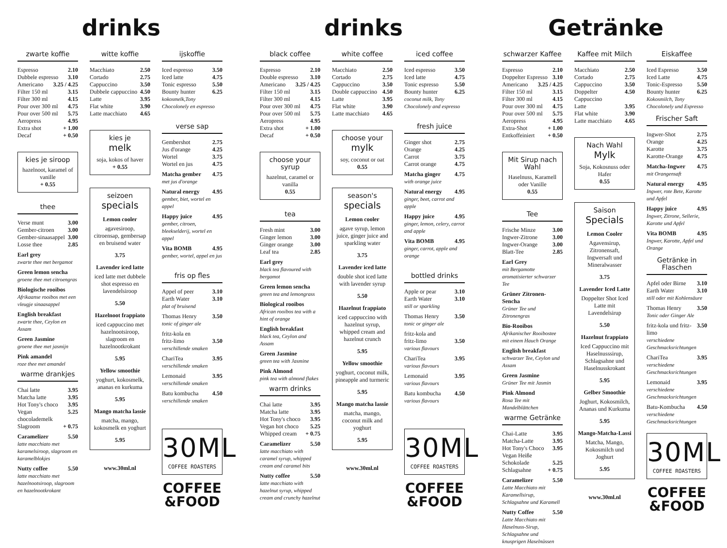drinks
zwarte koffie
Espresso 2.10
Dubbele espresso 3.10
Americano 3.25 / 4.25
Filter 150 ml 3.15
Filter 300 ml 4.15
Pour over 300 ml 4.75
Pour over 500 ml 5.75
Aeropress 4.95
Extra shot + 1.00
Decaf + 0.50
kies je siroop
hazelnoot, karamel of vanille
+ 0.55
thee
Verse munt 3.00
Gember-citroen 3.00
Gember-sinaasappel 3.00
Losse thee 2.85
Earl grey
zwarte thee met bergamot
Green lemon sencha
groene thee met citroengras
Biologische rooibos
Afrikaanse rooibos met een vleugje sinaasappel
English breakfast
zwarte thee, Ceylon en Assam
Green Jasmine
groene thee met jasmijn
Pink amandel
roze thee met amandel
warme drankjes
Chai latte 3.95
Matcha latte 3.95
Hot Tony's choco 3.95
Vegan chocolademelk 5.25
Slagroom + 0.75
Caramelizer 5.50
latte macchiato met karamelsiroop, slagroom en karamelblokjes
Nutty coffee 5.50
latte macchiato met hazelnootsiroop, slagroom en hazelnootkrokant
witte koffie
Macchiato 2.50
Cortado 2.75
Cappuccino 3.50
Dubbele cappuccino 4.50
Latte 3.95
Flat white 3.90
Latte macchiato 4.65
kies je
melk
soja, kokos of haver
+ 0.55
seizoen
specials
Lemon cooler
agavesiroop, citroensap, gembersap en bruisend water
3.75
Lavender iced latte
iced latte met dubbele shot espresso en lavendelsiroop
5.50
Hazelnoot frappiato
iced cappuccino met hazelnootsiroop, slagroom en hazelnootkrokant
5.95
Yellow smoothie
yoghurt, kokosmelk, ananas en kurkuma
5.95
Mango matcha lassie
matcha, mango, kokosmelk en yoghurt
5.95
www.30ml.nl
ijskoffie
Iced espresso 3.50
Iced latte 4.75
Tonic espresso 5.50
Bounty hunter 6.25
kokosmelk,Tony Chocolonely en espresso
verse sap
Gembershot 2.75
Jus d'orange 4.25
Wortel 3.75
Wortel en jus 4.75
Matcha gember 4.75
met jus d'orange
Natural energy 4.95
gember, biet, wortel en appel
Happy juice 4.95
gember, citroen, bleekselderij, wortel en appel
Vita BOMB 4.95
gember, wortel, appel en jus
fris op fles
Appel of peer 3.10
Earth Water 3.10
plat of bruisend
Thomas Henry 3.50
tonic of ginger ale
fritz-kola en
fritz-limo 3.50
verschillende smaken
ChariTea 3.95
verschillende smaken
Lemonaid 3.95
verschillende smaken
Batu kombucha 4.50
verschillende smaken
30ML
COFFEE ROASTERS
COFFEE
&FOOD
drinks
black coffee
Espresso 2.10
Double espresso 3.10
Americano 3.25 / 4.25
Filter 150 ml 3.15
Filter 300 ml 4.15
Pour over 300 ml 4.75
Pour over 500 ml 5.75
Aeropress 4.95
Extra shot + 1.00
Decaf + 0.50
choose your syrup
hazelnut, caramel or vanilla
0.55
tea
Fresh mint 3.00
Ginger lemon 3.00
Ginger orange 3.00
Leaf tea 2.85
Earl grey
black tea flavoured with bergamot
Green lemon sencha
green tea and lemongrass
Biological rooibos
African rooibos tea with a hint of orange
English breakfast
black tea, Ceylon and Assam
Green Jasmine
green tea with Jasmine
Pink Almond
pink tea with almond flakes
warm drinks
Chai latte 3.95
Matcha latte 3.95
Hot Tony's choco 3.95
Vegan hot choco 5.25
Whipped cream + 0.75
Caramelizer 5.50
latte macchiato with caramel syrup, whipped cream and caramel bits
Nutty coffee 5.50
latte macchiato with hazelnut syrup, whipped cream and crunchy hazelnut
white coffee
Macchiato 2.50
Cortado 2.75
Cappuccino 3.50
Double cappuccino 4.50
Latte 3.95
Flat white 3.90
Latte macchiato 4.65
choose your
mylk
soy, coconut or oat
0.55
season's
specials
Lemon cooler
agave syrup, lemon juice, ginger juice and sparkling water
3.75
Lavender iced latte
double shot iced latte with lavender syrup
5.50
Hazelnut frappiato
iced cappuccino with hazelnut syrup, whipped cream and hazelnut crunch
5.95
Yellow smoothie
yoghurt, coconut milk, pineapple and turmeric
5.95
Mango matcha lassie
matcha, mango, coconut milk and yoghurt
5.95
www.30ml.nl
iced coffee
Iced espresso 3.50
Iced latte 4.75
Tonic espresso 5.50
Bounty hunter 6.25
coconut milk, Tony Chocolonely and espresso
fresh juice
Ginger shot 2.75
Orange 4.25
Carrot 3.75
Carrot orange 4.75
Matcha ginger 4.75
with orange juice
Natural energy 4.95
ginger, beet, carrot and apple
Happy juice 4.95
ginger, lemon, celery, carrot and apple
Vita BOMB 4.95
ginger, carrot, apple and orange
bottled drinks
Apple or pear 3.10
Earth Water 3.10
still or sparkling
Thomas Henry 3.50
tonic or ginger ale
fritz-kola and
fritz-limo 3.50
various flavours
ChariTea 3.95
various flavours
Lemonaid 3.95
various flavours
Batu kombucha 4.50
various flavours
30ML
COFFEE ROASTERS
COFFEE
&FOOD
Getränke
schwarzer Kaffee
Espresso 2.10
Doppelter Espresso 3.10
Americano 3.25 / 4.25
Filter 150 ml 3.15
Filter 300 ml 4.15
Pour over 300 ml 4.75
Pour over 500 ml 5.75
Aeropress 4.95
Extra-Shot + 1.00
Entkoffeiniert + 0.50
Mit Sirup nach Wahl
Haselnuss, Karamell oder Vanille
0.55
Tee
Frische Minze 3.00
Ingwer-Zitrone 3.00
Ingwer-Orange 3.00
Blatt-Tee 2.85
Earl Grey
mit Bergamotte aromatisierter schwarzer Tee
Grüner Zitronen-Sencha
Grüner Tee und Zitronengras
Bio-Rooibos
Afrikanischer Rooibostee mit einem Hauch Orange
English breakfast
schwarzer Tee, Ceylon und Assam
Green Jasmine
Grüner Tee mit Jasmin
Pink Almond
Rosa Tee mit Mandelblättchen
warme Getränke
Chai-Latte 3.95
Matcha-Latte 3.95
Hot Tony's Choco 3.95
Vegan Heiße
Schokolade 5.25
Schlagsahne + 0.75
Caramelizer 5.50
Latte Macchiato mit Karamellsirup, Schlagsahne und Karamell
Nutty Coffee 5.50
Latte Macchiato mit Haselnuss-Sirup, Schlagsahne und knusprigen Haselnüssen
Kaffee mit Milch
Macchiato 2.50
Cortado 2.75
Cappuccino 3.50
Doppelter Cappuccino 4.50
Latte 3.95
Flat white 3.90
Latte macchiato 4.65
Nach Wahl
Mylk
Soja, Kokosnuss oder Hafer
0.55
Saison
Specials
Lemon Cooler
Agavensirup, Zitronensaft, Ingwersaft und Mineralwasser
3.75
Lavender Iced Latte
Doppelter Shot Iced Latte mit Lavendelsirup
5.50
Hazelnut frappiato
Iced Cappuccino mit Haselnusssirup, Schlagsahne und Haselnusskrokant
5.95
Gelber Smoothie
Joghurt, Kokosmilch, Ananas und Kurkuma
5.95
Mango-Matcha-Lassi
Matcha, Mango, Kokosmilch und Joghurt
5.95
www.30ml.nl
Eiskaffee
Iced Espresso 3.50
Iced Latte 4.75
Tonic-Espresso 5.50
Bounty hunter 6.25
Kokosmilch, Tony Chocolonely und Espresso
Frischer Saft
Ingwer-Shot 2.75
Orange 4.25
Karotte 3.75
Karotte-Orange 4.75
Matcha-Ingwer 4.75
mit Orangensaft
Natural energy 4.95
Ingwer, rote Bete, Karotte und Apfel
Happy juice 4.95
Ingwer, Zitrone, Sellerie, Karotte und Apfel
Vita BOMB 4.95
Ingwer, Karotte, Apfel und Orange
Getränke in Flaschen
Apfel oder Birne 3.10
Earth Water 3.10
still oder mit Kohlensäure
Thomas Henry 3.50
Tonic oder Ginger Ale
fritz-kola und fritz-limo 3.50
verschiedene Geschmacksrichtungen
ChariTea 3.95
verschiedene Geschmacksrichtungen
Lemonaid 3.95
verschiedene Geschmacksrichtungen
Batu-Kombucha 4.50
verschiedene Geschmacksrichtungen
30ML
COFFEE ROASTERS
COFFEE
&FOOD